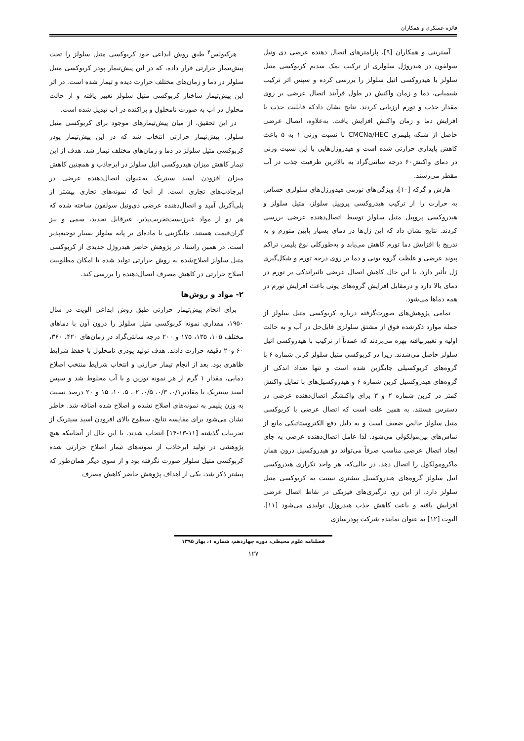فائزه عسکری و همکاران
آسترینی و همکاران [۹]، پارامترهای اتصال دهنده عرضی دی ونیل سولفون در هیدروژل سلولزی از ترکیب نمک سدیم کربوکسی متیل سلولز با هیدروکسی اتیل سلولز را بررسی کرده و سپس اثر ترکیب شیمیایی، دما و زمان واکنش در طول فرآیند اتصال عرضی بر روی مقدار جذب و تورم ارزیابی کردند. نتایج نشان دادکه قابلیت جذب با افزایش دما و زمان واکنش افزایش یافت. به‌علاوه، اتصال عرضی حاصل از شبکه پلیمری CMCNa/HEC با نسبت وزنی ۱ به ۵ باعث کاهش پایداری حرارتی شده است و هیدروژل‌هایی با این نسبت وزنی در دمای واکنش۶۰ درجه سانتی‌گراد به بالاترین ظرفیت جذب در آب مقطر می‌رسند.
هارش و گرکه [۱۰]، ویژگی‌های تورمی هیدورژل‌های سلولزی حساس به حرارت را از ترکیب هیدروکسی پروپیل سلولز، متیل سلولز و هیدروکسی پروپیل متیل سلولز توسط اتصال‌دهنده عرضی بررسی کردند. نتایج نشان داد که این ژل‌ها در دمای بسیار پایین متورم و به تدریج با افزایش دما تورم کاهش می‌یابد و به‌طورکلی نوع پلیمر، تراکم پیوند عرضی و غلظت گروه یونی و دما بر روی درجه تورم و شکل‌گیری ژل تأثیر دارد. با این حال کاهش اتصال عرضی تاثیراندکی بر تورم در دمای بالا دارد و درمقابل افزایش گروه‌های یونی باعث افزایش تورم در همه دماها می‌شود.
تمامی پژوهش‌های صورت‌گرفته درباره کربوکسی متیل سلولز از جمله موارد ذکرشده فوق از مشتق سلولزی قابل‌حل در آب و به حالت اولیه و تغییرنیافته بهره می‌بردند که عمدتاً از ترکیب با هیدروکسی اتیل سلولز حاصل می‌شدند. زیرا در کربوکسی متیل سلولز کربن شماره ۶ با گروه‌های کربوکسیلی جایگزین شده است و تنها تعداد اندکی از گروه‌های هیدروکسیل کربن شماره ۶ و هیدروکسیل‌های با تمایل واکنش کمتر در کربن شماره ۲ و ۳ برای واکنشگر اتصال‌دهنده عرضی در دسترس هستند. به همین علت است که اتصال عرضی با کربوکسی متیل سلولز خالص ضعیف است و به دلیل دفع الکتروستاتیکی مانع از تماس‌های بین‌مولکولی می‌شود. لذا عامل اتصال‌دهنده عرضی به جای ایجاد اتصال عرضی مناسب صرفاً می‌تواند دو هیدروکسیل درون همان ماکرومولکول را اتصال دهد. در حالی‌که، هر واحد تکراری هیدروکسی اتیل سلولز گروه‌های هیدروکسیل بیشتری نسبت به کربوکسی متیل سلولز دارد. از این رو، درگیری‌های فیزیکی در نقاط اتصال عرضی افزایش یافته و باعث کاهش جذب هیدروژل تولیدی می‌شود [۱۱]. الیوت [۱۲] به عنوان نماینده شرکت پودرسازی
هرکیولس<sup>۴</sup> طبق روش ابداعی خود کربوکسی متیل سلولز را تحت پیش‌تیمار حرارتی قرار داده، که در این پیش‌تیمار پودر کربوکسی متیل سلولز در دما و زمان‌های مختلف حرارت دیده و تیمار شده است. در اثر این پیش‌تیمار ساختار کربوکسی متیل سلولز تغییر یافته و از حالت محلول در آب به صورت نامحلول و پراکنده در آب تبدیل شده است.
در این تحقیق، از میان پیش‌تیمارهای موجود برای کربوکسی متیل سلولز، پیش‌تیمار حرارتی انتخاب شد که در این پیش‌تیمار پودر کربوکسی متیل سلولز در دما و زمان‌های مختلف تیمار شد. هدف از این تیمار کاهش میزان هیدروکسی اتیل سلولز در ابرجاذب و همچنین کاهش میزان افزودن اسید سیتریک به‌عنوان اتصال‌دهنده عرضی در ابرجاذب‌های تجاری است. از آنجا که نمونه‌های تجاری بیشتر از پلی‌آکریل آمید و اتصال‌دهنده عرضی دی‌ونیل سولفون ساخته شده که هر دو از مواد غیرزیست‌تخریب‌پذیر، غیرقابل تجدید، سمی و نیز گران‌قیمت هستند، جایگزینی با ماده‌ای بر پایه سلولز بسیار توجیه‌پذیر است. در همین راستا، در پژوهش حاضر هیدروژل جدیدی از کربوکسی متیل سلولز اصلاح‌شده به روش حرارتی تولید شده تا امکان مطلوبیت اصلاح حرارتی در کاهش مصرف اتصال‌دهنده را بررسی کند.
۲- مواد و روش‌ها
برای انجام پیش‌تیمار حرارتی طبق روش ابداعی الویت در سال ۱۹۵۰، مقداری نمونه کربوکسی متیل سلولز را درون آون با دماهای مختلف ۱۰۵، ۱۳۵، ۱۷۵ و ۲۰۰ درجه سانتی‌گراد در زمان‌های ۴۲۰، ۳۶۰، ۶۰ و۲۰ دقیقه حرارت دادند. هدف تولید پودری نامحلول با حفظ شرایط ظاهری بود. بعد از انجام تیمار حرارتی و انتخاب شرایط منتخب اصلاح دمایی، مقدار ۱ گرم از هر نمونه توزین و با آب مخلوط شد و سپس اسید سیتریک با مقادیر۰/۱، ۰/۳، ۰/۵، ۲ ، ۵، ۱۰، ۱۵ و ۲۰ درصد نسبت به وزن پلیمر به نمونه‌های اصلاح نشده و اصلاح شده اضافه شد. خاطر نشان می‌شود برای مقایسه نتایج، سطوح بالای افزودن اسید سیتریک از تجربیات گذشته [۱۱-۱۳-۱۴] انتخاب شدند. با این حال از آنجاییکه هیچ پژوهشی در تولید ابرجاذب از نمونه‌های تیمار اصلاح حرارتی شده کربوکسی متیل سلولز صورت نگرفته بود و از سوی دیگر همان‌طور که پیشتر ذکر شد، یکی از اهداف پژوهش حاضر کاهش مصرف
فصلنامه علوم محیطی، دوره چهاردهم، شماره ۱، بهار ۱۳۹۵
۱۲۷